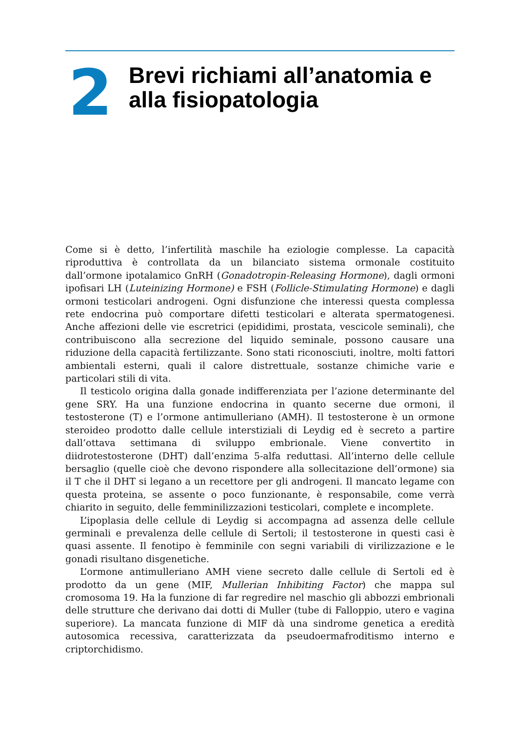2
Brevi richiami all’anatomia e
alla fisiopatologia
Come si è detto, l’infertilità maschile ha eziologie complesse. La capacità riproduttiva è controllata da un bilanciato sistema ormonale costituito dall’ormone ipotalamico GnRH (Gonadotropin-Releasing Hormone), dagli ormoni ipofisari LH (Luteinizing Hormone) e FSH (Follicle-Stimulating Hormone) e dagli ormoni testicolari androgeni. Ogni disfunzione che interessi questa complessa rete endocrina può comportare difetti testicolari e alterata spermatogenesi. Anche affezioni delle vie escretrici (epididimi, prostata, vescicole seminali), che contribuiscono alla secrezione del liquido seminale, possono causare una riduzione della capacità fertilizzante. Sono stati riconosciuti, inoltre, molti fattori ambientali esterni, quali il calore distrettuale, sostanze chimiche varie e particolari stili di vita.
Il testicolo origina dalla gonade indifferenziata per l’azione determinante del gene SRY. Ha una funzione endocrina in quanto secerne due ormoni, il testosterone (T) e l’ormone antimulleriano (AMH). Il testosterone è un ormone steroideo prodotto dalle cellule interstiziali di Leydig ed è secreto a partire dall’ottava settimana di sviluppo embrionale. Viene convertito in diidrotestosterone (DHT) dall’enzima 5-alfa reduttasi. All’interno delle cellule bersaglio (quelle cioè che devono rispondere alla sollecitazione dell’ormone) sia il T che il DHT si legano a un recettore per gli androgeni. Il mancato legame con questa proteina, se assente o poco funzionante, è responsabile, come verrà chiarito in seguito, delle femminilizzazioni testicolari, complete e incomplete.
L’ipoplasia delle cellule di Leydig si accompagna ad assenza delle cellule germinali e prevalenza delle cellule di Sertoli; il testosterone in questi casi è quasi assente. Il fenotipo è femminile con segni variabili di virilizzazione e le gonadi risultano disgenetiche.
L’ormone antimulleriano AMH viene secreto dalle cellule di Sertoli ed è prodotto da un gene (MIF, Mullerian Inhibiting Factor) che mappa sul cromosoma 19. Ha la funzione di far regredire nel maschio gli abbozzi embrionali delle strutture che derivano dai dotti di Muller (tube di Falloppio, utero e vagina superiore). La mancata funzione di MIF dà una sindrome genetica a eredità autosomica recessiva, caratterizzata da pseudoermafroditismo interno e criptorchidismo.